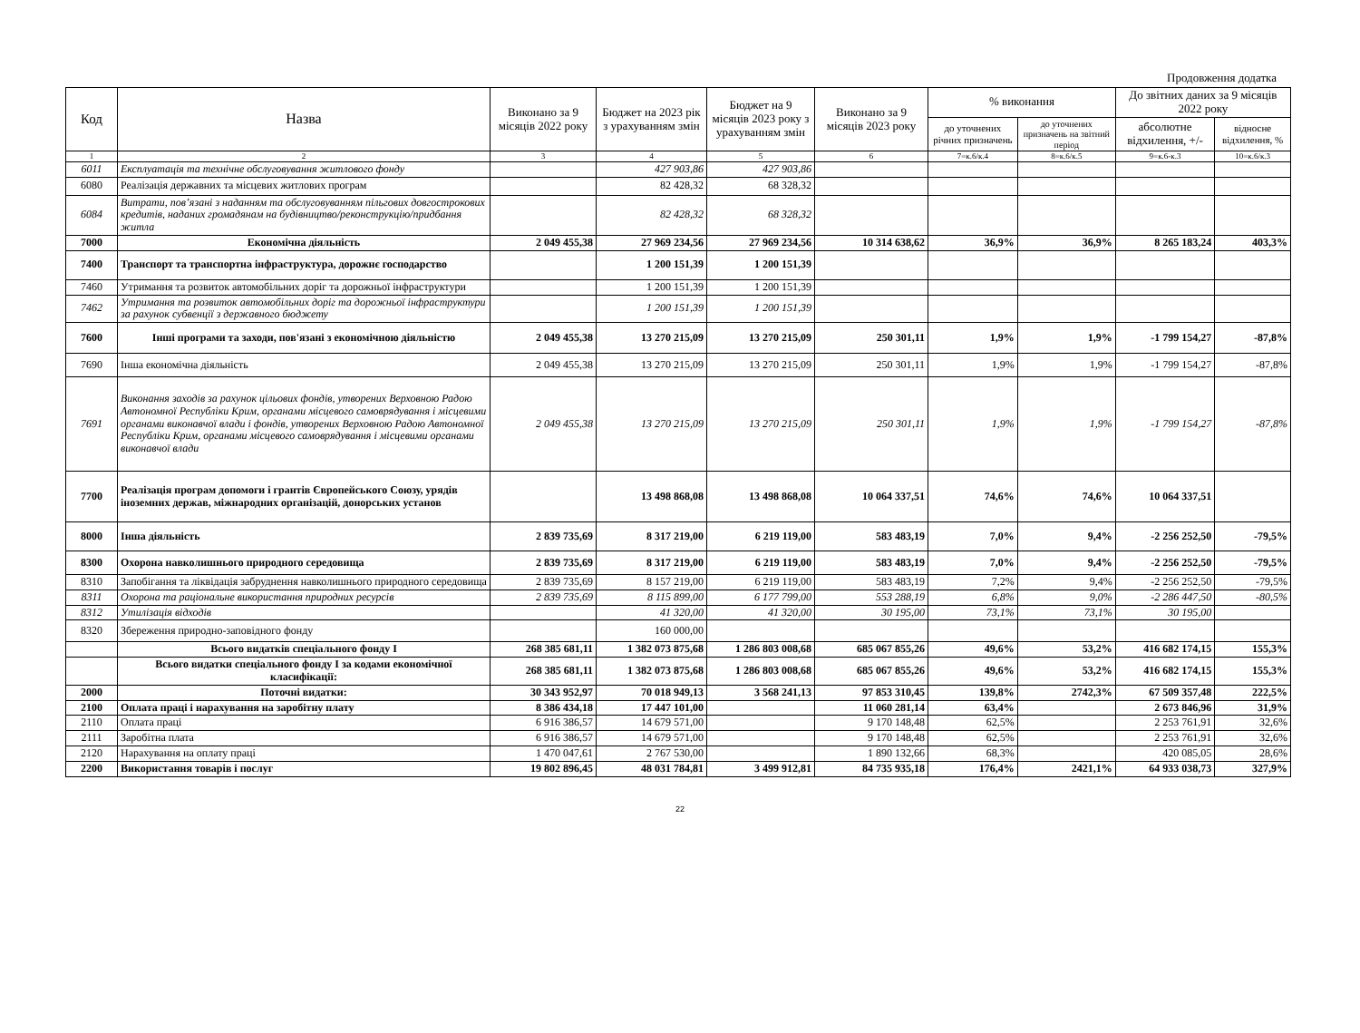Продовження додатка
| Код | Назва | Виконано за 9 місяців 2022 року | Бюджет на 2023 рік з урахуванням змін | Бюджет на 9 місяців 2023 року з урахуванням змін | Виконано за 9 місяців 2023 року | % виконання | | До звітних даних за 9 місяців 2022 року | |
| --- | --- | --- | --- | --- | --- | --- | --- | --- | --- |
| | | | | | | до уточнених річних призначень | до уточнених призначень на звітний період | абсолютне відхилення, +/- | відносне відхилення, % |
| 1 | 2 | 3 | 4 | 5 | 6 | 7=к.6/к.4 | 8=к.6/к.5 | 9=к.6-к.3 | 10=к.6/к.3 |
| 6011 | Експлуатація та технічне обслуговування житлового фонду | | 427 903,86 | 427 903,86 | | | | | |
| 6080 | Реалізація державних та місцевих житлових програм | | 82 428,32 | 68 328,32 | | | | | |
| 6084 | Витрати, пов’язані з наданням та обслуговуванням пільгових довгострокових кредитів, наданих громадянам на будівництво/реконструкцію/придбання житла | | 82 428,32 | 68 328,32 | | | | | |
| 7000 | Економічна діяльність | 2 049 455,38 | 27 969 234,56 | 27 969 234,56 | 10 314 638,62 | 36,9% | 36,9% | 8 265 183,24 | 403,3% |
| 7400 | Транспорт та транспортна інфраструктура, дорожнє господарство | | 1 200 151,39 | 1 200 151,39 | | | | | |
| 7460 | Утримання та розвиток автомобільних доріг та дорожньої інфраструктури | | 1 200 151,39 | 1 200 151,39 | | | | | |
| 7462 | Утримання та розвиток автомобільних доріг та дорожньої інфраструктури за рахунок субвенції з державного бюджету | | 1 200 151,39 | 1 200 151,39 | | | | | |
| 7600 | Інші програми та заходи, пов'язані з економічною діяльністю | 2 049 455,38 | 13 270 215,09 | 13 270 215,09 | 250 301,11 | 1,9% | 1,9% | -1 799 154,27 | -87,8% |
| 7690 | Інша економічна діяльність | 2 049 455,38 | 13 270 215,09 | 13 270 215,09 | 250 301,11 | 1,9% | 1,9% | -1 799 154,27 | -87,8% |
| 7691 | Виконання заходів за рахунок цільових фондів, утворених Верховною Радою Автономної Республіки Крим, органами місцевого самоврядування і місцевими органами виконавчої влади і фондів, утворених Верховною Радою Автономної Республіки Крим, органами місцевого самоврядування і місцевими органами виконавчої влади | 2 049 455,38 | 13 270 215,09 | 13 270 215,09 | 250 301,11 | 1,9% | 1,9% | -1 799 154,27 | -87,8% |
| 7700 | Реалізація програм допомоги і грантів Європейського Союзу, урядів іноземних держав, міжнародних організацій, донорських установ | | 13 498 868,08 | 13 498 868,08 | 10 064 337,51 | 74,6% | 74,6% | 10 064 337,51 | |
| 8000 | Інша діяльність | 2 839 735,69 | 8 317 219,00 | 6 219 119,00 | 583 483,19 | 7,0% | 9,4% | -2 256 252,50 | -79,5% |
| 8300 | Охорона навколишнього природного середовища | 2 839 735,69 | 8 317 219,00 | 6 219 119,00 | 583 483,19 | 7,0% | 9,4% | -2 256 252,50 | -79,5% |
| 8310 | Запобігання та ліквідація забруднення навколишнього природного середовища | 2 839 735,69 | 8 157 219,00 | 6 219 119,00 | 583 483,19 | 7,2% | 9,4% | -2 256 252,50 | -79,5% |
| 8311 | Охорона та раціональне використання природних ресурсів | 2 839 735,69 | 8 115 899,00 | 6 177 799,00 | 553 288,19 | 6,8% | 9,0% | -2 286 447,50 | -80,5% |
| 8312 | Утилізація відходів | | 41 320,00 | 41 320,00 | 30 195,00 | 73,1% | 73,1% | 30 195,00 | |
| 8320 | Збереження природно-заповідного фонду | | 160 000,00 | | | | | | |
| | Всього видатків спеціального фонду І | 268 385 681,11 | 1 382 073 875,68 | 1 286 803 008,68 | 685 067 855,26 | 49,6% | 53,2% | 416 682 174,15 | 155,3% |
| | Всього видатки спеціального фонду І за кодами економічної класифікації: | 268 385 681,11 | 1 382 073 875,68 | 1 286 803 008,68 | 685 067 855,26 | 49,6% | 53,2% | 416 682 174,15 | 155,3% |
| 2000 | Поточні видатки: | 30 343 952,97 | 70 018 949,13 | 3 568 241,13 | 97 853 310,45 | 139,8% | 2742,3% | 67 509 357,48 | 222,5% |
| 2100 | Оплата праці і нарахування на заробітну плату | 8 386 434,18 | 17 447 101,00 | | 11 060 281,14 | 63,4% | | 2 673 846,96 | 31,9% |
| 2110 | Оплата праці | 6 916 386,57 | 14 679 571,00 | | 9 170 148,48 | 62,5% | | 2 253 761,91 | 32,6% |
| 2111 | Заробітна плата | 6 916 386,57 | 14 679 571,00 | | 9 170 148,48 | 62,5% | | 2 253 761,91 | 32,6% |
| 2120 | Нарахування на оплату праці | 1 470 047,61 | 2 767 530,00 | | 1 890 132,66 | 68,3% | | 420 085,05 | 28,6% |
| 2200 | Використання товарів і послуг | 19 802 896,45 | 48 031 784,81 | 3 499 912,81 | 84 735 935,18 | 176,4% | 2421,1% | 64 933 038,73 | 327,9% |
22